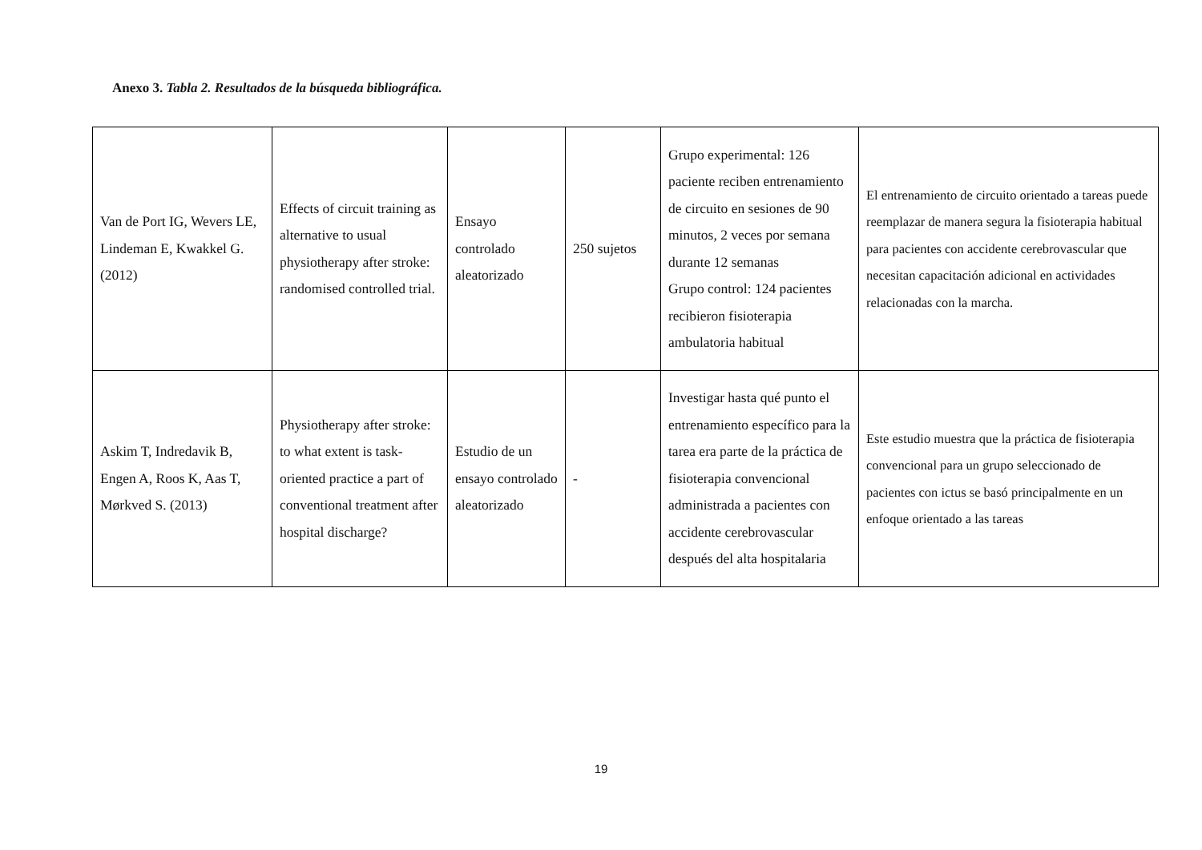Anexo 3. Tabla 2. Resultados de la búsqueda bibliográfica.
| Van de Port IG, Wevers LE, Lindeman E, Kwakkel G. (2012) | Effects of circuit training as alternative to usual physiotherapy after stroke: randomised controlled trial. | Ensayo controlado aleatorizado | 250 sujetos | Grupo experimental: 126 paciente reciben entrenamiento de circuito en sesiones de 90 minutos, 2 veces por semana durante 12 semanas Grupo control: 124 pacientes recibieron fisioterapia ambulatoria habitual | El entrenamiento de circuito orientado a tareas puede reemplazar de manera segura la fisioterapia habitual para pacientes con accidente cerebrovascular que necesitan capacitación adicional en actividades relacionadas con la marcha. |
| Askim T, Indredavik B, Engen A, Roos K, Aas T, Mørkved S. (2013) | Physiotherapy after stroke: to what extent is task-oriented practice a part of conventional treatment after hospital discharge? | Estudio de un ensayo controlado aleatorizado | - | Investigar hasta qué punto el entrenamiento específico para la tarea era parte de la práctica de fisioterapia convencional administrada a pacientes con accidente cerebrovascular después del alta hospitalaria | Este estudio muestra que la práctica de fisioterapia convencional para un grupo seleccionado de pacientes con ictus se basó principalmente en un enfoque orientado a las tareas |
19